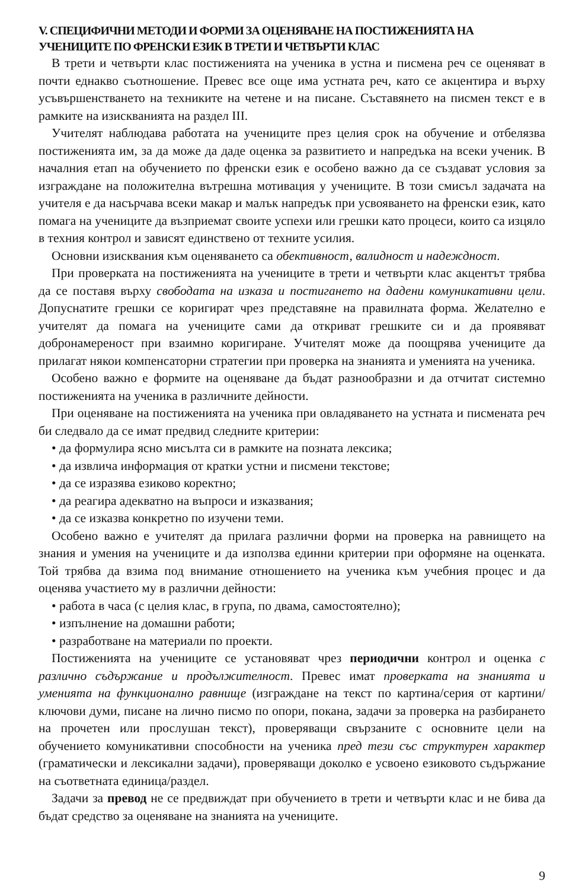V. СПЕЦИФИЧНИ МЕТОДИ И ФОРМИ ЗА ОЦЕНЯВАНЕ НА ПОСТИЖЕНИЯТА НА УЧЕНИЦИТЕ ПО ФРЕНСКИ ЕЗИК В ТРЕТИ И ЧЕТВЪРТИ КЛАС
В трети и четвърти клас постиженията на ученика в устна и писмена реч се оценяват в почти еднакво съотношение. Превес все още има устната реч, като се акцентира и върху усъвършенстването на техниките на четене и на писане. Съставянето на писмен текст е в рамките на изискванията на раздел III.
Учителят наблюдава работата на учениците през целия срок на обучение и отбелязва постиженията им, за да може да даде оценка за развитието и напредъка на всеки ученик. В началния етап на обучението по френски език е особено важно да се създават условия за изграждане на положителна вътрешна мотивация у учениците. В този смисъл задачата на учителя е да насърчава всеки макар и малък напредък при усвояването на френски език, като помага на учениците да възприемат своите успехи или грешки като процеси, които са изцяло в техния контрол и зависят единствено от техните усилия.
Основни изисквания към оценяването са обективност, валидност и надеждност.
При проверката на постиженията на учениците в трети и четвърти клас акцентът трябва да се поставя върху свободата на изказа и постигането на дадени комуникативни цели. Допуснатите грешки се коригират чрез представяне на правилната форма. Желателно е учителят да помага на учениците сами да откриват грешките си и да проявяват добронамереност при взаимно коригиране. Учителят може да поощрява учениците да прилагат някои компенсаторни стратегии при проверка на знанията и уменията на ученика.
Особено важно е формите на оценяване да бъдат разнообразни и да отчитат системно постиженията на ученика в различните дейности.
При оценяване на постиженията на ученика при овладяването на устната и писмената реч би следвало да се имат предвид следните критерии:
• да формулира ясно мисълта си в рамките на позната лексика;
• да извлича информация от кратки устни и писмени текстове;
• да се изразява езиково коректно;
• да реагира адекватно на въпроси и изказвания;
• да се изказва конкретно по изучени теми.
Особено важно е учителят да прилага различни форми на проверка на равнището на знания и умения на учениците и да използва единни критерии при оформяне на оценката. Той трябва да взима под внимание отношението на ученика към учебния процес и да оценява участието му в различни дейности:
• работа в часа (с целия клас, в група, по двама, самостоятелно);
• изпълнение на домашни работи;
• разработване на материали по проекти.
Постиженията на учениците се установяват чрез периодични контрол и оценка с различно съдържание и продължителност. Превес имат проверката на знанията и уменията на функционално равнище (изграждане на текст по картина/серия от картини/ключови думи, писане на лично писмо по опори, покана, задачи за проверка на разбирането на прочетен или прослушан текст), проверяващи свързаните с основните цели на обучението комуникативни способности на ученика пред тези със структурен характер (граматически и лексикални задачи), проверяващи доколко е усвоено езиковото съдържание на съответната единица/раздел.
Задачи за превод не се предвиждат при обучението в трети и четвърти клас и не бива да бъдат средство за оценяване на знанията на учениците.
9